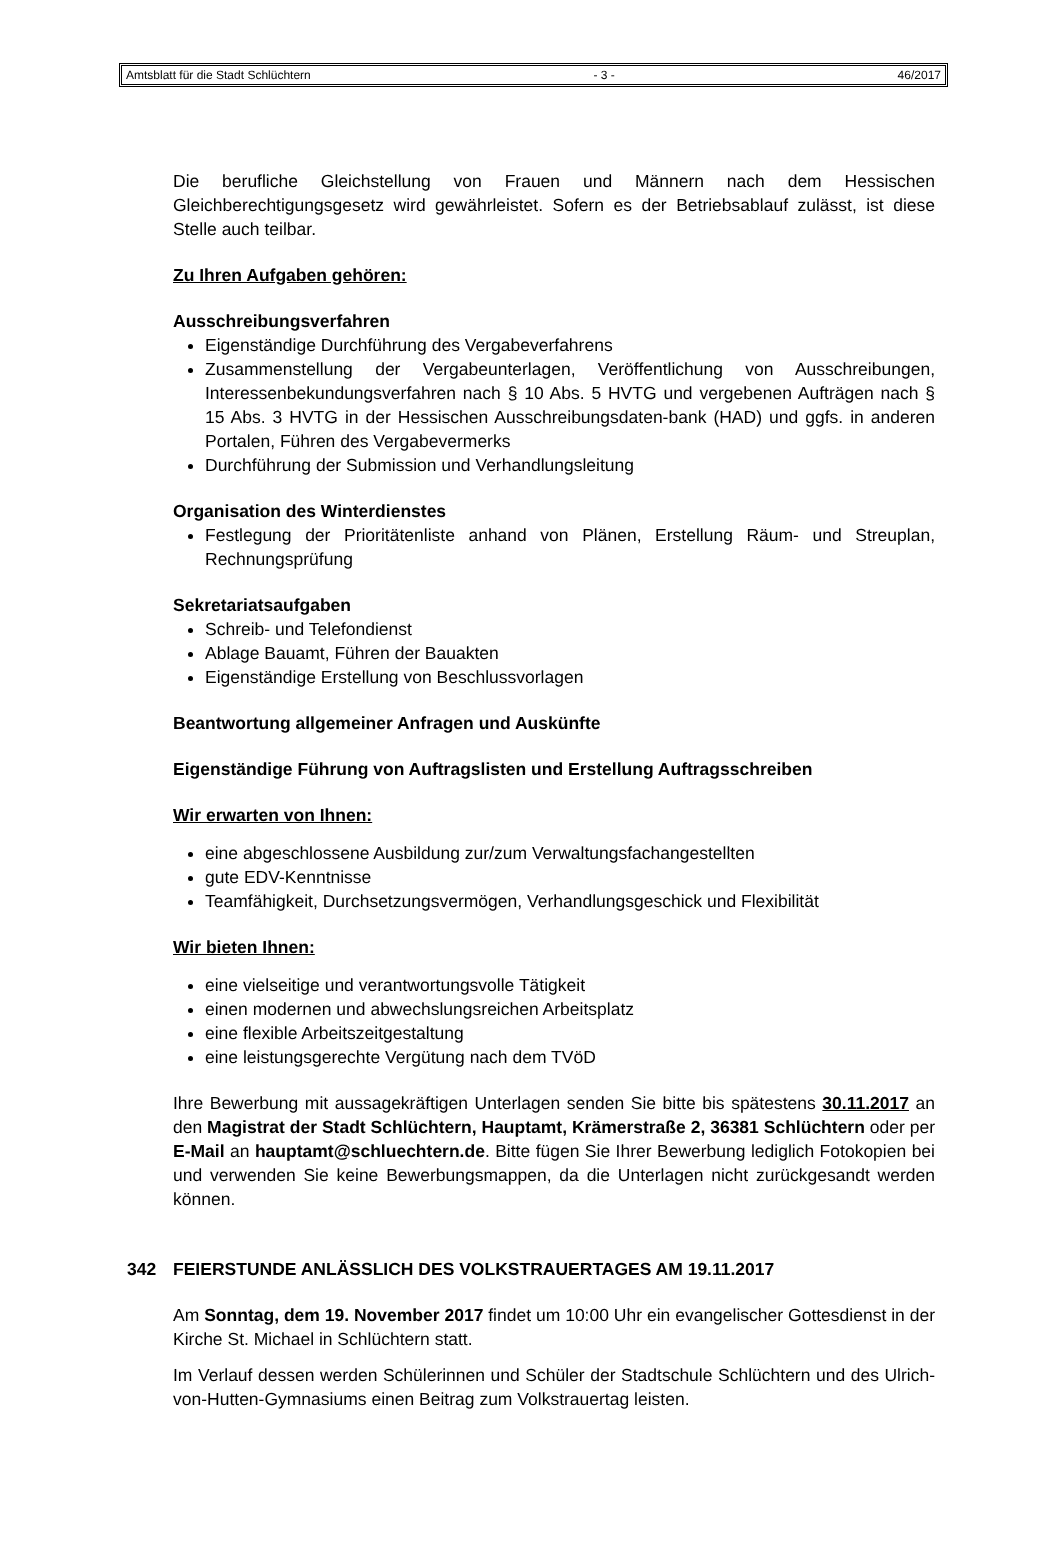Amtsblatt für die Stadt Schlüchtern - 3 - 46/2017
Die berufliche Gleichstellung von Frauen und Männern nach dem Hessischen Gleichberechtigungsgesetz wird gewährleistet. Sofern es der Betriebsablauf zulässt, ist diese Stelle auch teilbar.
Zu Ihren Aufgaben gehören:
Ausschreibungsverfahren
Eigenständige Durchführung des Vergabeverfahrens
Zusammenstellung der Vergabeunterlagen, Veröffentlichung von Ausschreibungen, Interessenbekundungsverfahren nach § 10 Abs. 5 HVTG und vergebenen Aufträgen nach § 15 Abs. 3 HVTG in der Hessischen Ausschreibungsdaten-bank (HAD) und ggfs. in anderen Portalen, Führen des Vergabevermerks
Durchführung der Submission und Verhandlungsleitung
Organisation des Winterdienstes
Festlegung der Prioritätenliste anhand von Plänen, Erstellung Räum- und Streuplan, Rechnungsprüfung
Sekretariatsaufgaben
Schreib- und Telefondienst
Ablage Bauamt, Führen der Bauakten
Eigenständige Erstellung von Beschlussvorlagen
Beantwortung allgemeiner Anfragen und Auskünfte
Eigenständige Führung von Auftragslisten und Erstellung Auftragsschreiben
Wir erwarten von Ihnen:
eine abgeschlossene Ausbildung zur/zum Verwaltungsfachangestellten
gute EDV-Kenntnisse
Teamfähigkeit, Durchsetzungsvermögen, Verhandlungsgeschick und Flexibilität
Wir bieten Ihnen:
eine vielseitige und verantwortungsvolle Tätigkeit
einen modernen und abwechslungsreichen Arbeitsplatz
eine flexible Arbeitszeitgestaltung
eine leistungsgerechte Vergütung nach dem TVöD
Ihre Bewerbung mit aussagekräftigen Unterlagen senden Sie bitte bis spätestens 30.11.2017 an den Magistrat der Stadt Schlüchtern, Hauptamt, Krämerstraße 2, 36381 Schlüchtern oder per E-Mail an hauptamt@schluechtern.de. Bitte fügen Sie Ihrer Bewerbung lediglich Fotokopien bei und verwenden Sie keine Bewerbungsmappen, da die Unterlagen nicht zurückgesandt werden können.
342 FEIERSTUNDE ANLÄSSLICH DES VOLKSTRAUERTAGES AM 19.11.2017
Am Sonntag, dem 19. November 2017 findet um 10:00 Uhr ein evangelischer Gottesdienst in der Kirche St. Michael in Schlüchtern statt.
Im Verlauf dessen werden Schülerinnen und Schüler der Stadtschule Schlüchtern und des Ulrich-von-Hutten-Gymnasiums einen Beitrag zum Volkstrauertag leisten.